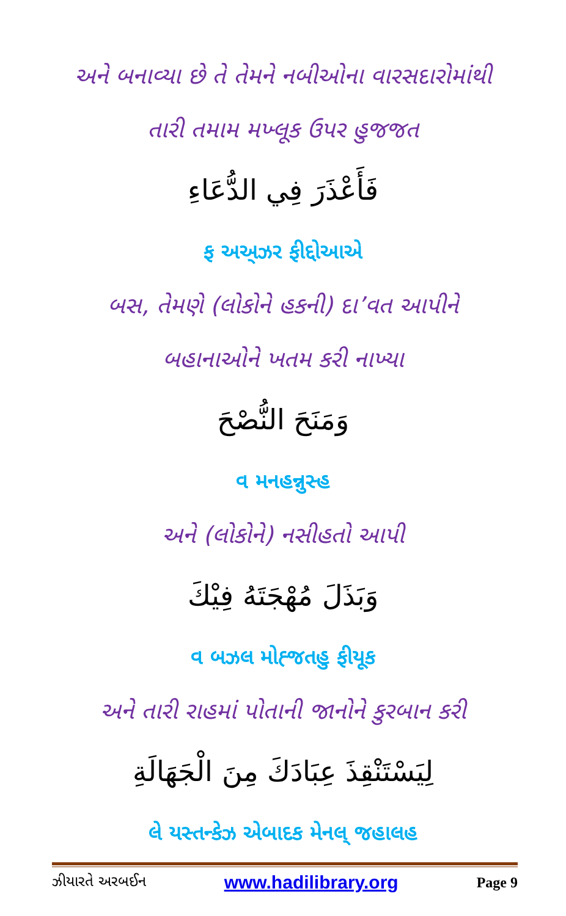અને બનાવ્યા છે તે તેમને નબીઓના વારસદારોમાંથી
તારી તમામ મખ્લૂક ઉપર હુજજત
فَأَعْذَرَ فِي الدُّعَاءِ
ફ અઅ્ઝર ફીદ્દોઆએ
બસ, તેમણે (લોકોને હકની) દા’વત આપીને
બહાનાઓને ખતમ કરી નાખ્યા
وَمَنَحَ النُّصْحَ
વ મનહન્નુસ્હ
અને (લોકોને) નસીહતો આપી
وَبَذَلَ مُهْجَتَهُ فِيْكَ
વ બઝલ મોહ્જતહુ ફીયૂક
અને તારી રાહમાં પોતાની જાનોને કુરબાન કરી
لِيَسْتَنْقِذَ عِبَادَكَ مِنَ الْجَهَالَةِ
લે યસ્તન્કેઝ એબાદક મેનલ્ જહાલહ
ઝીયારતે અરબઈન www.hadilibrary.org Page 9